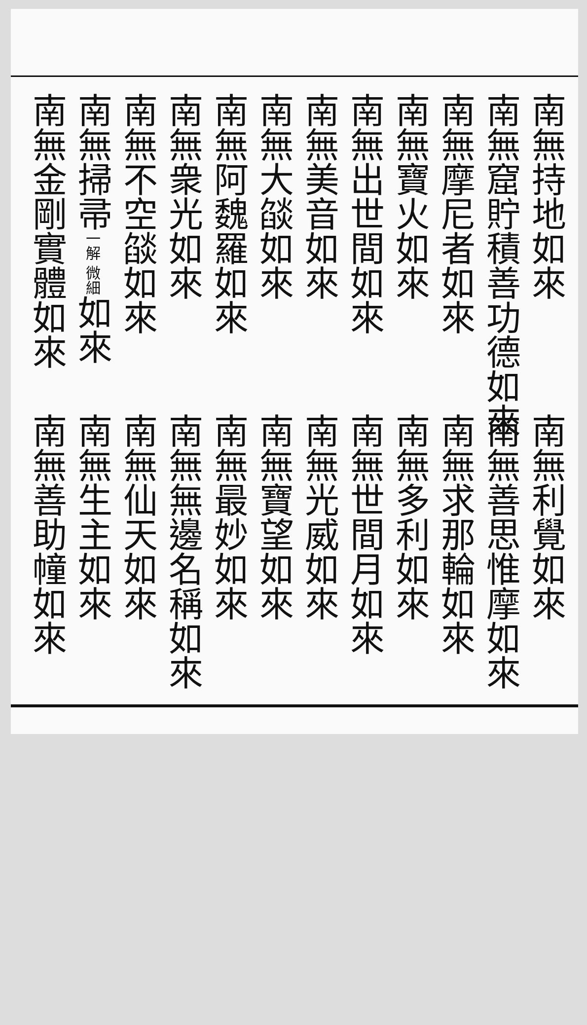南無持地如來
南無窟貯積善功德如來
南無摩尼者如來
南無寶火如來
南無出世間如來
南無美音如來
南無大燄如來
南無阿魏羅如來
南無衆光如來
南無不空燄如來
南無掃帚一解 微細如來
南無金剛實體如來
南無利覺如來
南無善思惟摩如來
南無求那輪如來
南無多利如來
南無世間月如來
南無光威如來
南無寶望如來
南無最妙如來
南無無邊名稱如來
南無仙天如來
南無生主如來
南無善助幢如來